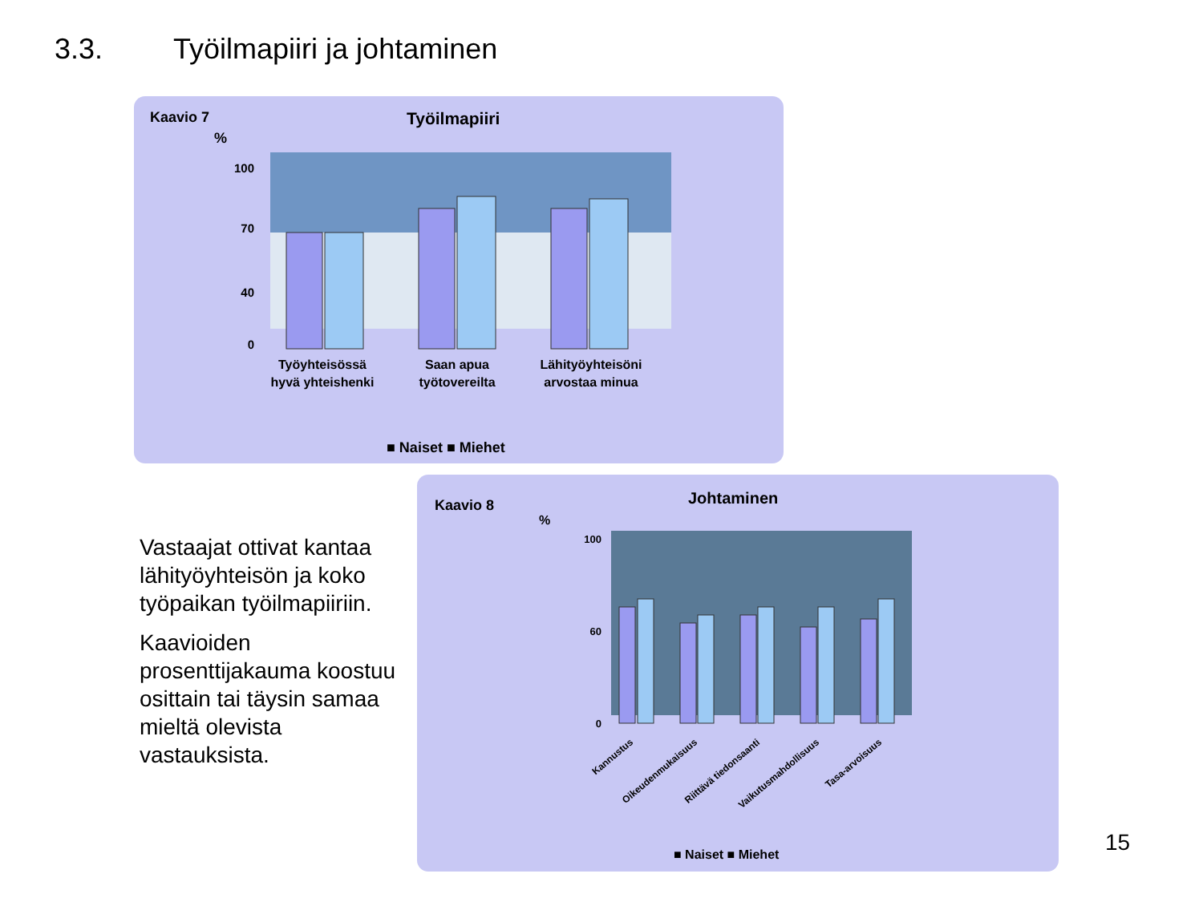3.3. Työilmapiiri ja johtaminen
Kaavio 7 Työilmapiiri
%
100
70
40
0
Työyhteisössä
hyvä yhteishenki
Saan apua
työtovereilta
Lähityöyhteisöni
arvostaa minua
■ Naiset ■ Miehet
Vastaajat ottivat kantaa lähityöyhteisön ja koko työpaikan työilmapiiriin.
Kaavioiden prosenttijakauma koostuu osittain tai täysin samaa mieltä olevista vastauksista.
Kaavio 8 Johtaminen
%
100
60
0
Kannustus
Oikeudenmukaisuus
Riittävä tiedonsaanti
Vaikutusmahdollisuus
Tasa-arvoisuus
■ Naiset ■ Miehet
15